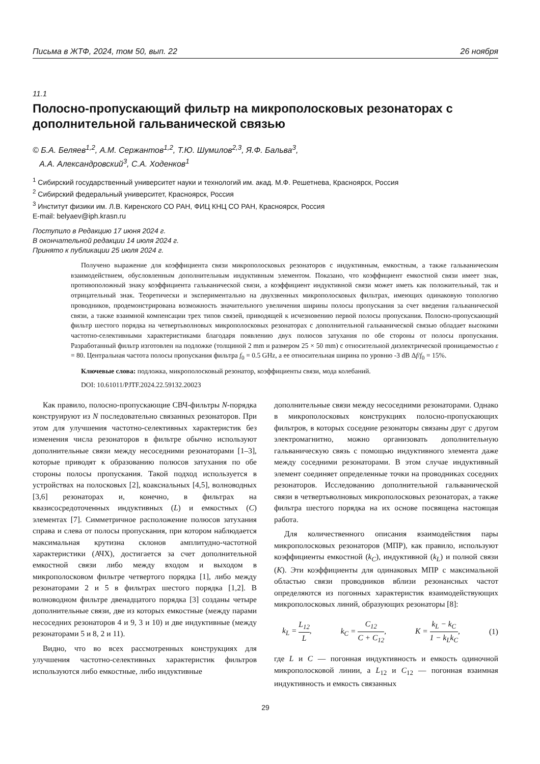Письма в ЖТФ, 2024, том 50, вып. 22 26 ноября
11.1
Полосно-пропускающий фильтр на микрополосковых резонаторах с дополнительной гальванической связью
© Б.А. Беляев<sup>1,2</sup>, А.М. Сержантов<sup>1,2</sup>, Т.Ю. Шумилов<sup>2,3</sup>, Я.Ф. Бальва<sup>3</sup>,
А.А. Александровский<sup>3</sup>, С.А. Ходенков<sup>1</sup>
<sup>1</sup> Сибирский государственный университет науки и технологий им. акад. М.Ф. Решетнева, Красноярск, Россия
<sup>2</sup> Сибирский федеральный университет, Красноярск, Россия
<sup>3</sup> Институт физики им. Л.В. Киренского СО РАН, ФИЦ КНЦ СО РАН, Красноярск, Россия
E-mail: belyaev@iph.krasn.ru
Поступило в Редакцию 17 июня 2024 г.
В окончательной редакции 14 июля 2024 г.
Принято к публикации 25 июля 2024 г.
Получено выражение для коэффициента связи микрополосковых резонаторов с индуктивным, емкостным, а также гальваническим взаимодействием, обусловленным дополнительным индуктивным элементом. Показано, что коэффициент емкостной связи имеет знак, противоположный знаку коэффициента гальванической связи, а коэффициент индуктивной связи может иметь как положительный, так и отрицательный знак. Теоретически и экспериментально на двухзвенных микрополосковых фильтрах, имеющих одинаковую топологию проводников, продемонстрирована возможность значительного увеличения ширины полосы пропускания за счет введения гальванической связи, а также взаимной компенсации трех типов связей, приводящей к исчезновению первой полосы пропускания. Полосно-пропускающий фильтр шестого порядка на четвертьволновых микрополосковых резонаторах с дополнительной гальванической связью обладает высокими частотно-селективными характеристиками благодаря появлению двух полюсов затухания по обе стороны от полосы пропускания. Разработанный фильтр изготовлен на подложке (толщиной 2 mm и размером 25 × 50 mm) с относительной диэлектрической проницаемостью ε = 80. Центральная частота полосы пропускания фильтра f<sub>0</sub> = 0.5 GHz, а ее относительная ширина по уровню -3 dB Δf/f<sub>0</sub> = 15%.
Ключевые слова: подложка, микрополосковый резонатор, коэффициенты связи, мода колебаний.
DOI: 10.61011/PJTF.2024.22.59132.20023
Как правило, полосно-пропускающие СВЧ-фильтры N-порядка конструируют из N последовательно связанных резонаторов. При этом для улучшения частотно-селективных характеристик без изменения числа резонаторов в фильтре обычно используют дополнительные связи между несоседними резонаторами [1–3], которые приводят к образованию полюсов затухания по обе стороны полосы пропускания. Такой подход используется в устройствах на полосковых [2], коаксиальных [4,5], волноводных [3,6] резонаторах и, конечно, в фильтрах на квазисосредоточенных индуктивных (L) и емкостных (C) элементах [7]. Симметричное расположение полюсов затухания справа и слева от полосы пропускания, при котором наблюдается максимальная крутизна склонов амплитудно-частотной характеристики (АЧХ), достигается за счет дополнительной емкостной связи либо между входом и выходом в микрополосковом фильтре четвертого порядка [1], либо между резонаторами 2 и 5 в фильтрах шестого порядка [1,2]. В волноводном фильтре двенадцатого порядка [3] созданы четыре дополнительные связи, две из которых емкостные (между парами несоседних резонаторов 4 и 9, 3 и 10) и две индуктивные (между резонаторами 5 и 8, 2 и 11).
Видно, что во всех рассмотренных конструкциях для улучшения частотно-селективных характеристик фильтров используются либо емкостные, либо индуктивные
дополнительные связи между несоседними резонаторами. Однако в микрополосковых конструкциях полосно-пропускающих фильтров, в которых соседние резонаторы связаны друг с другом электромагнитно, можно организовать дополнительную гальваническую связь с помощью индуктивного элемента даже между соседними резонаторами. В этом случае индуктивный элемент соединяет определенные точки на проводниках соседних резонаторов. Исследованию дополнительной гальванической связи в четвертьволновых микрополосковых резонаторах, а также фильтра шестого порядка на их основе посвящена настоящая работа.
Для количественного описания взаимодействия пары микрополосковых резонаторов (МПР), как правило, используют коэффициенты емкостной (k<sub>C</sub>), индуктивной (k<sub>L</sub>) и полной связи (K). Эти коэффициенты для одинаковых МПР с максимальной областью связи проводников вблизи резонансных частот определяются из погонных характеристик взаимодействующих микрополосковых линий, образующих резонаторы [8]:
k<sub>L</sub> = L<sub>12</sub> L, k<sub>C</sub> = C<sub>12</sub> C + C<sub>12</sub>, K = k<sub>L</sub> − k<sub>C</sub> 1 − k<sub>L</sub>k<sub>C</sub>, (1)
где L и C — погонная индуктивность и емкость одиночной микрополосковой линии, а L<sub>12</sub> и C<sub>12</sub> — погонная взаимная индуктивность и емкость связанных
29